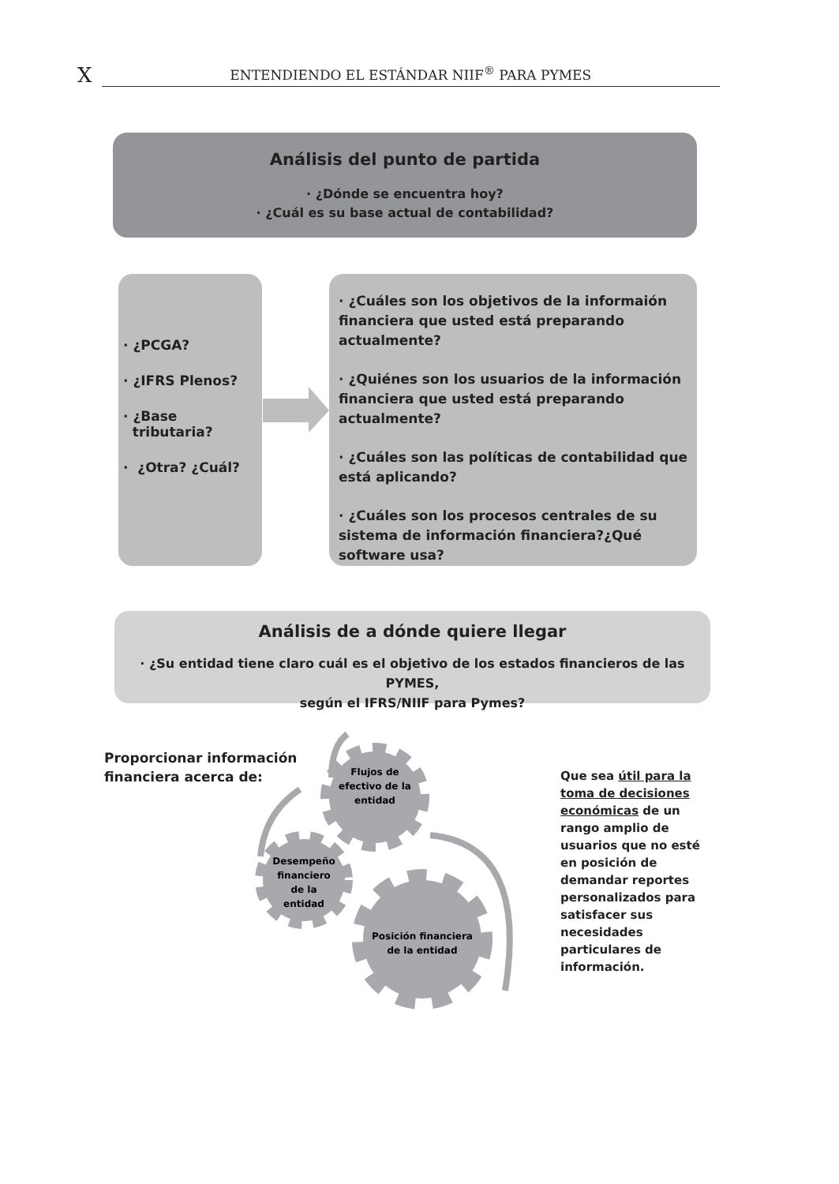X ENTENDIENDO EL ESTÁNDAR NIIF<sup>®</sup> PARA PYMES
Análisis del punto de partida
· ¿Dónde se encuentra hoy?
· ¿Cuál es su base actual de contabilidad?
· ¿PCGA?
· ¿IFRS Plenos?
· ¿Base
tributaria?
· ¿Otra? ¿Cuál?
· ¿Cuáles son los objetivos de la informaión financiera que usted está preparando actualmente?
· ¿Quiénes son los usuarios de la información financiera que usted está preparando actualmente?
· ¿Cuáles son las políticas de contabilidad que está aplicando?
· ¿Cuáles son los procesos centrales de su sistema de información financiera?¿Qué software usa?
Análisis de a dónde quiere llegar
· ¿Su entidad tiene claro cuál es el objetivo de los estados financieros de las PYMES,
según el IFRS/NIIF para Pymes?
Proporcionar información
financiera acerca de:
Flujos de
efectivo de la
entidad
Desempeño
financiero
de la
entidad
Posición financiera
de la entidad
Que sea útil para la toma de decisiones económicas de un rango amplio de usuarios que no esté en posición de demandar reportes personalizados para satisfacer sus necesidades particulares de información.